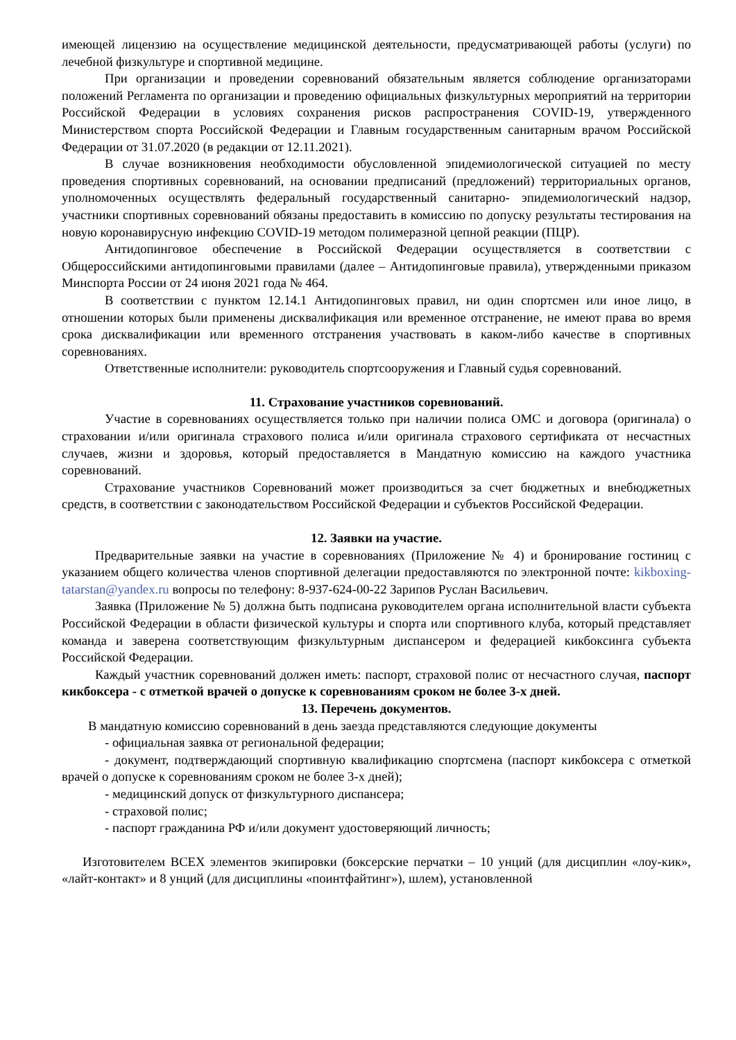имеющей лицензию на осуществление медицинской деятельности, предусматривающей работы (услуги) по лечебной физкультуре и спортивной медицине.
При организации и проведении соревнований обязательным является соблюдение организаторами положений Регламента по организации и проведению официальных физкультурных мероприятий на территории Российской Федерации в условиях сохранения рисков распространения COVID-19, утвержденного Министерством спорта Российской Федерации и Главным государственным санитарным врачом Российской Федерации от 31.07.2020 (в редакции от 12.11.2021).
В случае возникновения необходимости обусловленной эпидемиологической ситуацией по месту проведения спортивных соревнований, на основании предписаний (предложений) территориальных органов, уполномоченных осуществлять федеральный государственный санитарно- эпидемиологический надзор, участники спортивных соревнований обязаны предоставить в комиссию по допуску результаты тестирования на новую коронавирусную инфекцию COVID-19 методом полимеразной цепной реакции (ПЦР).
Антидопинговое обеспечение в Российской Федерации осуществляется в соответствии с Общероссийскими антидопинговыми правилами (далее – Антидопинговые правила), утвержденными приказом Минспорта России от 24 июня 2021 года № 464.
В соответствии с пунктом 12.14.1 Антидопинговых правил, ни один спортсмен или иное лицо, в отношении которых были применены дисквалификация или временное отстранение, не имеют права во время срока дисквалификации или временного отстранения участвовать в каком-либо качестве в спортивных соревнованиях.
Ответственные исполнители: руководитель спортсооружения и Главный судья соревнований.
11. Страхование участников соревнований.
Участие в соревнованиях осуществляется только при наличии полиса ОМС и договора (оригинала) о страховании и/или оригинала страхового полиса и/или оригинала страхового сертификата от несчастных случаев, жизни и здоровья, который предоставляется в Мандатную комиссию на каждого участника соревнований.
Страхование участников Соревнований может производиться за счет бюджетных и внебюджетных средств, в соответствии с законодательством Российской Федерации и субъектов Российской Федерации.
12. Заявки на участие.
Предварительные заявки на участие в соревнованиях (Приложение № 4) и бронирование гостиниц с указанием общего количества членов спортивной делегации предоставляются по электронной почте: kikboxing-tatarstan@yandex.ru вопросы по телефону: 8-937-624-00-22 Зарипов Руслан Васильевич.
Заявка (Приложение № 5) должна быть подписана руководителем органа исполнительной власти субъекта Российской Федерации в области физической культуры и спорта или спортивного клуба, который представляет команда и заверена соответствующим физкультурным диспансером и федерацией кикбоксинга субъекта Российской Федерации.
Каждый участник соревнований должен иметь: паспорт, страховой полис от несчастного случая, паспорт кикбоксера - с отметкой врачей о допуске к соревнованиям сроком не более 3-х дней.
13. Перечень документов.
В мандатную комиссию соревнований в день заезда представляются следующие документы
- официальная заявка от региональной федерации;
- документ, подтверждающий спортивную квалификацию спортсмена (паспорт кикбоксера с отметкой врачей о допуске к соревнованиям сроком не более 3-х дней);
- медицинский допуск от физкультурного диспансера;
- страховой полис;
- паспорт гражданина РФ и/или документ удостоверяющий личность;
Изготовителем ВСЕХ элементов экипировки (боксерские перчатки – 10 унций (для дисциплин «лоу-кик», «лайт-контакт» и 8 унций (для дисциплины «поинтфайтинг»), шлем), установленной